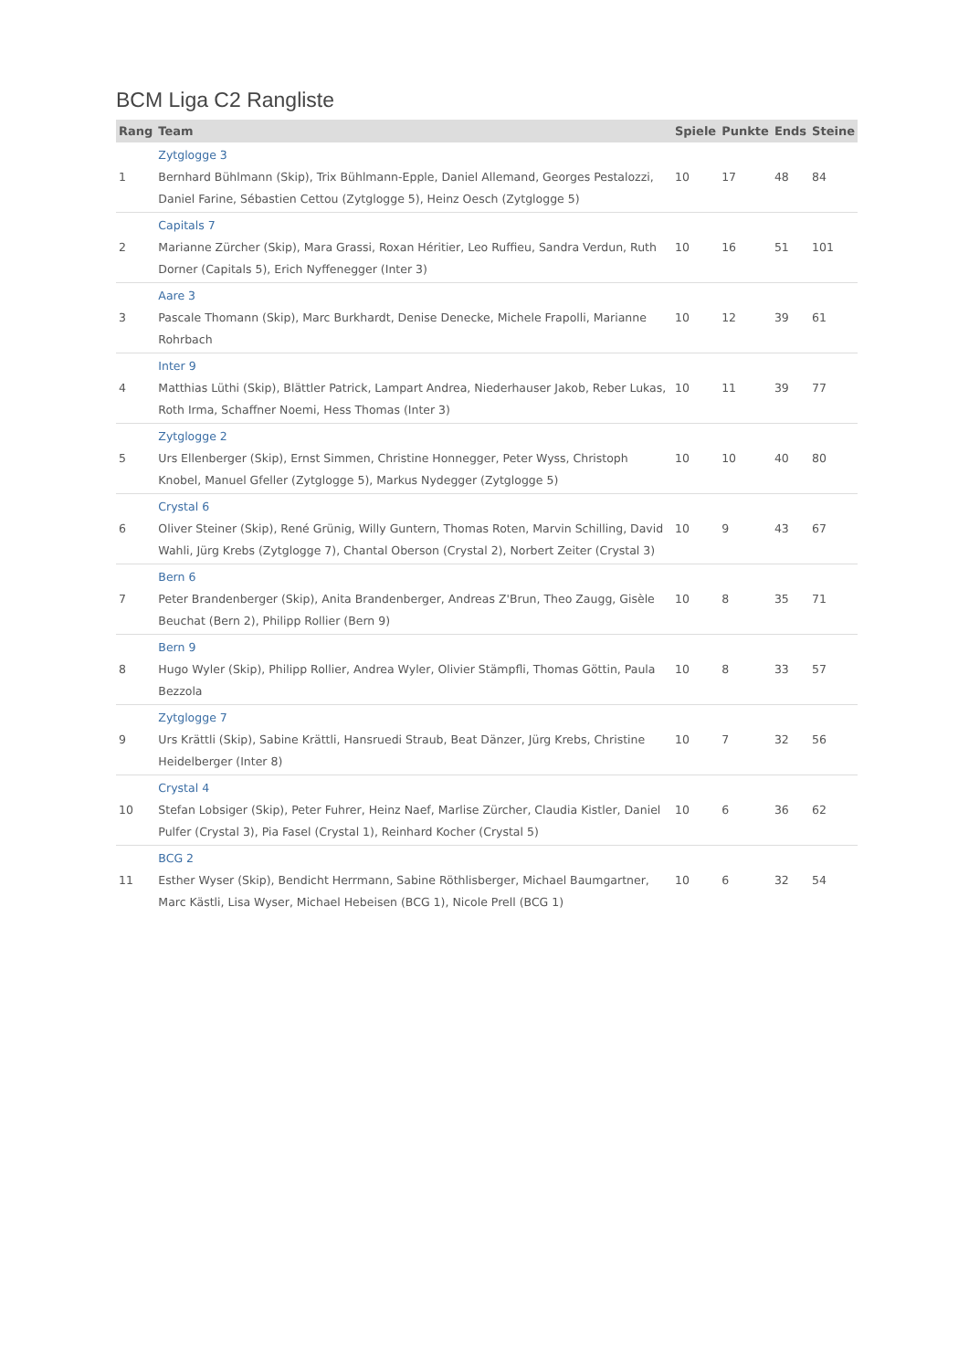BCM Liga C2 Rangliste
| Rang | Team | Spiele | Punkte | Ends | Steine |
| --- | --- | --- | --- | --- | --- |
| 1 | Zytglogge 3 Bernhard Bühlmann (Skip), Trix Bühlmann-Epple, Daniel Allemand, Georges Pestalozzi, Daniel Farine, Sébastien Cettou (Zytglogge 5), Heinz Oesch (Zytglogge 5) | 10 | 17 | 48 | 84 |
| 2 | Capitals 7 Marianne Zürcher (Skip), Mara Grassi, Roxan Héritier, Leo Ruffieu, Sandra Verdun, Ruth Dorner (Capitals 5), Erich Nyffenegger (Inter 3) | 10 | 16 | 51 | 101 |
| 3 | Aare 3 Pascale Thomann (Skip), Marc Burkhardt, Denise Denecke, Michele Frapolli, Marianne Rohrbach | 10 | 12 | 39 | 61 |
| 4 | Inter 9 Matthias Lüthi (Skip), Blättler Patrick, Lampart Andrea, Niederhauser Jakob, Reber Lukas, Roth Irma, Schaffner Noemi, Hess Thomas (Inter 3) | 10 | 11 | 39 | 77 |
| 5 | Zytglogge 2 Urs Ellenberger (Skip), Ernst Simmen, Christine Honnegger, Peter Wyss, Christoph Knobel, Manuel Gfeller (Zytglogge 5), Markus Nydegger (Zytglogge 5) | 10 | 10 | 40 | 80 |
| 6 | Crystal 6 Oliver Steiner (Skip), René Grünig, Willy Guntern, Thomas Roten, Marvin Schilling, David Wahli, Jürg Krebs (Zytglogge 7), Chantal Oberson (Crystal 2), Norbert Zeiter (Crystal 3) | 10 | 9 | 43 | 67 |
| 7 | Bern 6 Peter Brandenberger (Skip), Anita Brandenberger, Andreas Z'Brun, Theo Zaugg, Gisèle Beuchat (Bern 2), Philipp Rollier (Bern 9) | 10 | 8 | 35 | 71 |
| 8 | Bern 9 Hugo Wyler (Skip), Philipp Rollier, Andrea Wyler, Olivier Stämpfli, Thomas Göttin, Paula Bezzola | 10 | 8 | 33 | 57 |
| 9 | Zytglogge 7 Urs Krättli (Skip), Sabine Krättli, Hansruedi Straub, Beat Dänzer, Jürg Krebs, Christine Heidelberger (Inter 8) | 10 | 7 | 32 | 56 |
| 10 | Crystal 4 Stefan Lobsiger (Skip), Peter Fuhrer, Heinz Naef, Marlise Zürcher, Claudia Kistler, Daniel Pulfer (Crystal 3), Pia Fasel (Crystal 1), Reinhard Kocher (Crystal 5) | 10 | 6 | 36 | 62 |
| 11 | BCG 2 Esther Wyser (Skip), Bendicht Herrmann, Sabine Röthlisberger, Michael Baumgartner, Marc Kästli, Lisa Wyser, Michael Hebeisen (BCG 1), Nicole Prell (BCG 1) | 10 | 6 | 32 | 54 |